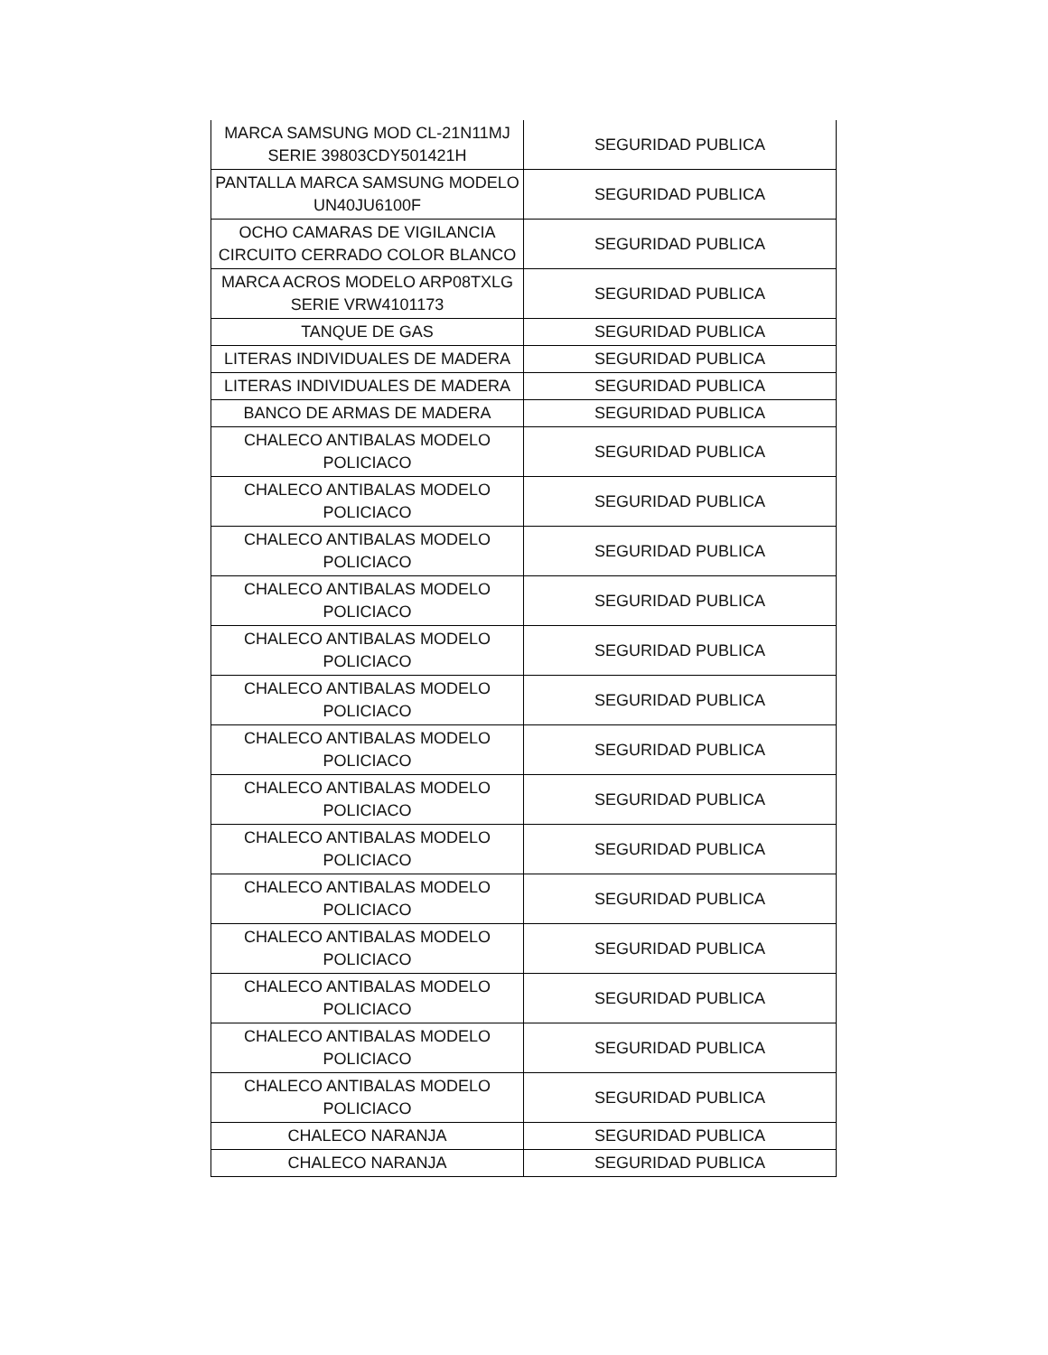| MARCA SAMSUNG MOD CL-21N11MJ SERIE 39803CDY501421H | SEGURIDAD PUBLICA |
| PANTALLA MARCA SAMSUNG MODELO UN40JU6100F | SEGURIDAD PUBLICA |
| OCHO CAMARAS DE VIGILANCIA CIRCUITO CERRADO COLOR BLANCO | SEGURIDAD PUBLICA |
| MARCA ACROS MODELO ARP08TXLG SERIE VRW4101173 | SEGURIDAD PUBLICA |
| TANQUE DE GAS | SEGURIDAD PUBLICA |
| LITERAS INDIVIDUALES DE MADERA | SEGURIDAD PUBLICA |
| LITERAS INDIVIDUALES DE MADERA | SEGURIDAD PUBLICA |
| BANCO DE ARMAS DE MADERA | SEGURIDAD PUBLICA |
| CHALECO ANTIBALAS MODELO POLICIACO | SEGURIDAD PUBLICA |
| CHALECO ANTIBALAS MODELO POLICIACO | SEGURIDAD PUBLICA |
| CHALECO ANTIBALAS MODELO POLICIACO | SEGURIDAD PUBLICA |
| CHALECO ANTIBALAS MODELO POLICIACO | SEGURIDAD PUBLICA |
| CHALECO ANTIBALAS MODELO POLICIACO | SEGURIDAD PUBLICA |
| CHALECO ANTIBALAS MODELO POLICIACO | SEGURIDAD PUBLICA |
| CHALECO ANTIBALAS MODELO POLICIACO | SEGURIDAD PUBLICA |
| CHALECO ANTIBALAS MODELO POLICIACO | SEGURIDAD PUBLICA |
| CHALECO ANTIBALAS MODELO POLICIACO | SEGURIDAD PUBLICA |
| CHALECO ANTIBALAS MODELO POLICIACO | SEGURIDAD PUBLICA |
| CHALECO ANTIBALAS MODELO POLICIACO | SEGURIDAD PUBLICA |
| CHALECO ANTIBALAS MODELO POLICIACO | SEGURIDAD PUBLICA |
| CHALECO ANTIBALAS MODELO POLICIACO | SEGURIDAD PUBLICA |
| CHALECO ANTIBALAS MODELO POLICIACO | SEGURIDAD PUBLICA |
| CHALECO NARANJA | SEGURIDAD PUBLICA |
| CHALECO NARANJA | SEGURIDAD PUBLICA |